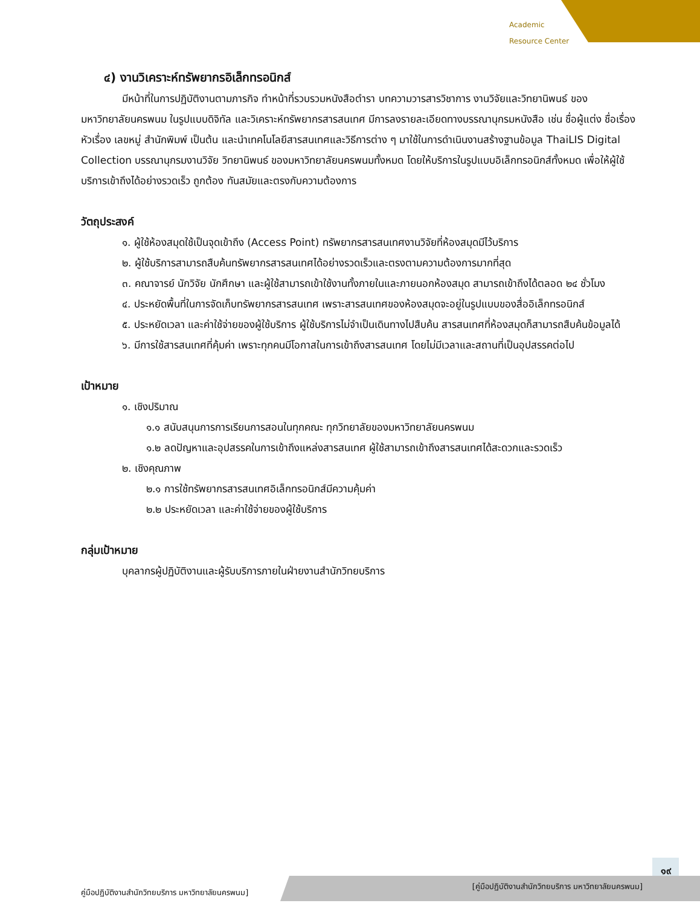Academic
Resource Center
๔) งานวิเคราะห์ทรัพยากรอิเล็กทรอนิกส์
มีหน้าที่ในการปฏิบัติงานตามภารกิจ ทำหน้าที่รวบรวมหนังสือตำรา บทความวารสารวิชาการ งานวิจัยและวิทยานิพนธ์ ของมหาวิทยาลัยนครพนม ในรูปแบบดิจิทัล และวิเคราะห์ทรัพยากรสารสนเทศ มีการลงรายละเอียดทางบรรณานุกรมหนังสือ เช่น ชื่อผู้แต่ง ชื่อเรื่อง หัวเรื่อง เลขหมู่ สำนักพิมพ์ เป็นต้น และนำเทคโนโลยีสารสนเทศและวิธีการต่าง ๆ มาใช้ในการดำเนินงานสร้างฐานข้อมูล ThaiLIS Digital Collection บรรณานุกรมงานวิจัย วิทยานิพนธ์ ของมหาวิทยาลัยนครพนมทั้งหมด โดยให้บริการในรูปแบบอิเล็กทรอนิกส์ทั้งหมด เพื่อให้ผู้ใช้บริการเข้าถึงได้อย่างรวดเร็ว ถูกต้อง ทันสมัยและตรงกับความต้องการ
วัตถุประสงค์
๑. ผู้ใช้ห้องสมุดใช้เป็นจุดเข้าถึง (Access Point) ทรัพยากรสารสนเทศงานวิจัยที่ห้องสมุดมีไว้บริการ
๒. ผู้ใช้บริการสามารถสืบค้นทรัพยากรสารสนเทศได้อย่างรวดเร็วและตรงตามความต้องการมากที่สุด
๓. คณาจารย์ นักวิจัย นักศึกษา และผู้ใช้สามารถเข้าใช้งานทั้งภายในและภายนอกห้องสมุด สามารถเข้าถึงได้ตลอด ๒๔ ชั่วโมง
๔. ประหยัดพื้นที่ในการจัดเก็บทรัพยากรสารสนเทศ เพราะสารสนเทศของห้องสมุดจะอยู่ในรูปแบบของสื่ออิเล็กทรอนิกส์
๕. ประหยัดเวลา และค่าใช้จ่ายของผู้ใช้บริการ ผู้ใช้บริการไม่จำเป็นเดินทางไปสืบค้น สารสนเทศที่ห้องสมุดก็สามารถสืบค้นข้อมูลได้
๖. มีการใช้สารสนเทศที่คุ้มค่า เพราะทุกคนมีโอกาสในการเข้าถึงสารสนเทศ โดยไม่มีเวลาและสถานที่เป็นอุปสรรคต่อไป
เป้าหมาย
๑. เชิงปริมาณ
๑.๑ สนับสนุนการการเรียนการสอนในทุกคณะ ทุกวิทยาลัยของมหาวิทยาลัยนครพนม
๑.๒ ลดปัญหาและอุปสรรคในการเข้าถึงแหล่งสารสนเทศ ผู้ใช้สามารถเข้าถึงสารสนเทศได้สะดวกและรวดเร็ว
๒. เชิงคุณภาพ
๒.๑ การใช้ทรัพยากรสารสนเทศอิเล็กทรอนิกส์มีความคุ้มค่า
๒.๒ ประหยัดเวลา และค่าใช้จ่ายของผู้ใช้บริการ
กลุ่มเป้าหมาย
บุคลากรผู้ปฏิบัติงานและผู้รับบริการภายในฝ่ายงานสำนักวิทยบริการ
๑๙
คู่มือปฏิบัติงานสำนักวิทยบริการ มหาวิทยาลัยนครพนม]
[คู่มือปฏิบัติงานสำนักวิทยบริการ มหาวิทยาลัยนครพนม]